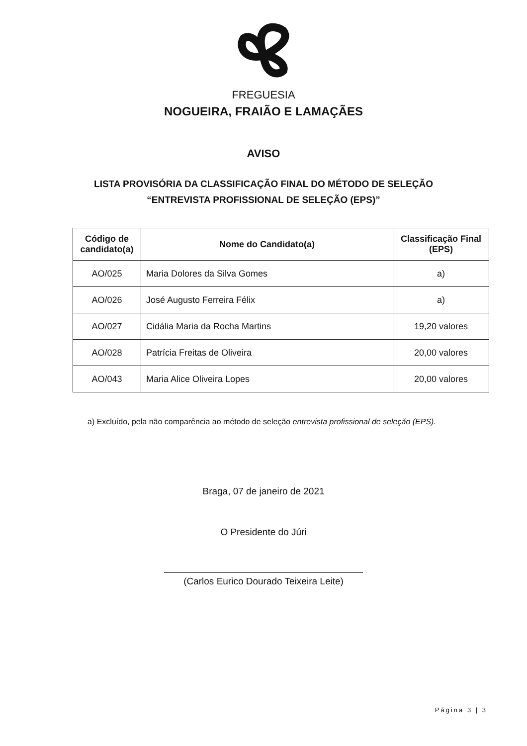FREGUESIA
NOGUEIRA, FRAIÃO E LAMAÇÃES
AVISO
LISTA PROVISÓRIA DA CLASSIFICAÇÃO FINAL DO MÉTODO DE SELEÇÃO
“ENTREVISTA PROFISSIONAL DE SELEÇÃO (EPS)”
| Código de candidato(a) | Nome do Candidato(a) | Classificação Final (EPS) |
| --- | --- | --- |
| AO/025 | Maria Dolores da Silva Gomes | a) |
| AO/026 | José Augusto Ferreira Félix | a) |
| AO/027 | Cidália Maria da Rocha Martins | 19,20 valores |
| AO/028 | Patrícia Freitas de Oliveira | 20,00 valores |
| AO/043 | Maria Alice Oliveira Lopes | 20,00 valores |
a) Excluído, pela não comparência ao método de seleção entrevista profissional de seleção (EPS).
Braga, 07 de janeiro de 2021
O Presidente do Júri
(Carlos Eurico Dourado Teixeira Leite)
Página 3 | 3